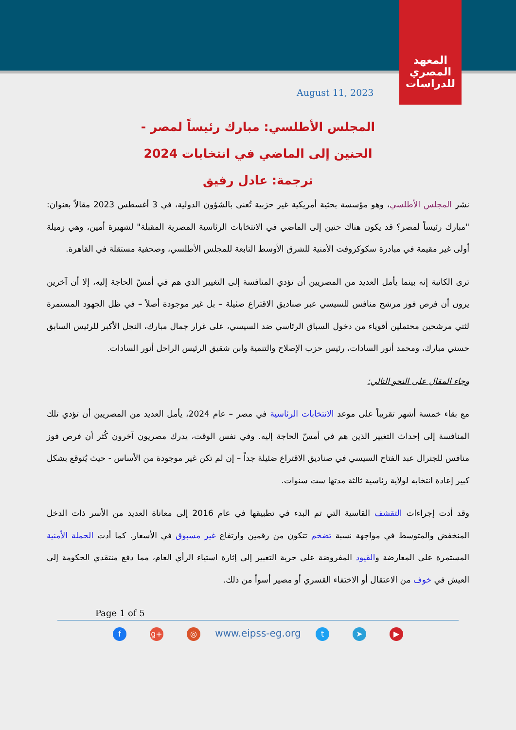المعهد
المصري
للدراسات
August 11, 2023
المجلس الأطلسي: مبارك رئيساً لمصر -
الحنين إلى الماضي في انتخابات 2024
ترجمة: عادل رفيق
نشر المجلس الأطلسي، وهو مؤسسة بحثية أمريكية غير حزبية تُعنى بالشؤون الدولية، في 3 أغسطس 2023 مقالاً بعنوان: "مبارك رئيساً لمصر؟ قد يكون هناك حنين إلى الماضي في الانتخابات الرئاسية المصرية المقبلة" لشهيرة أمين، وهي زميلة أولى غير مقيمة في مبادرة سكوكروفت الأمنية للشرق الأوسط التابعة للمجلس الأطلسي، وصحفية مستقلة في القاهرة.
ترى الكاتبة إنه بينما يأمل العديد من المصريين أن تؤدي المنافسة إلى التغيير الذي هم في أمسّ الحاجة إليه، إلا أن آخرين يرون أن فرص فوز مرشح منافس للسيسي عبر صناديق الاقتراع ضئيلة – بل غير موجودة أصلاً – في ظل الجهود المستمرة لثني مرشحين محتملين أقوياء من دخول السباق الرئاسي ضد السيسي، على غرار جمال مبارك، النجل الأكبر للرئيس السابق حسني مبارك، ومحمد أنور السادات، رئيس حزب الإصلاح والتنمية وابن شقيق الرئيس الراحل أنور السادات.
وجاء المقال على النحو التالي:
مع بقاء خمسة أشهر تقريباً على موعد الانتخابات الرئاسية في مصر – عام 2024، يأمل العديد من المصريين أن تؤدي تلك المنافسة إلى إحداث التغيير الذين هم في أمسّ الحاجة إليه. وفي نفس الوقت، يدرك مصريون آخرون كُثر أن فرص فوز منافس للجنرال عبد الفتاح السيسي في صناديق الاقتراع ضئيلة جداً – إن لم تكن غير موجودة من الأساس - حيث يُتوقع بشكل كبير إعادة انتخابه لولاية رئاسية ثالثة مدتها ست سنوات.
وقد أدت إجراءات التقشف القاسية التي تم البدء في تطبيقها في عام 2016 إلى معاناة العديد من الأسر ذات الدخل المنخفض والمتوسط في مواجهة نسبة تضخم تتكون من رقمين وارتفاع غير مسبوق في الأسعار. كما أدت الحملة الأمنية المستمرة على المعارضة والقيود المفروضة على حرية التعبير إلى إثارة استياء الرأي العام، مما دفع منتقدي الحكومة إلى العيش في خوف من الاعتقال أو الاختفاء القسري أو مصير أسوأ من ذلك.
Page 1 of 5
fg+ ◎ www.eipss-eg.org t ➤ ▶